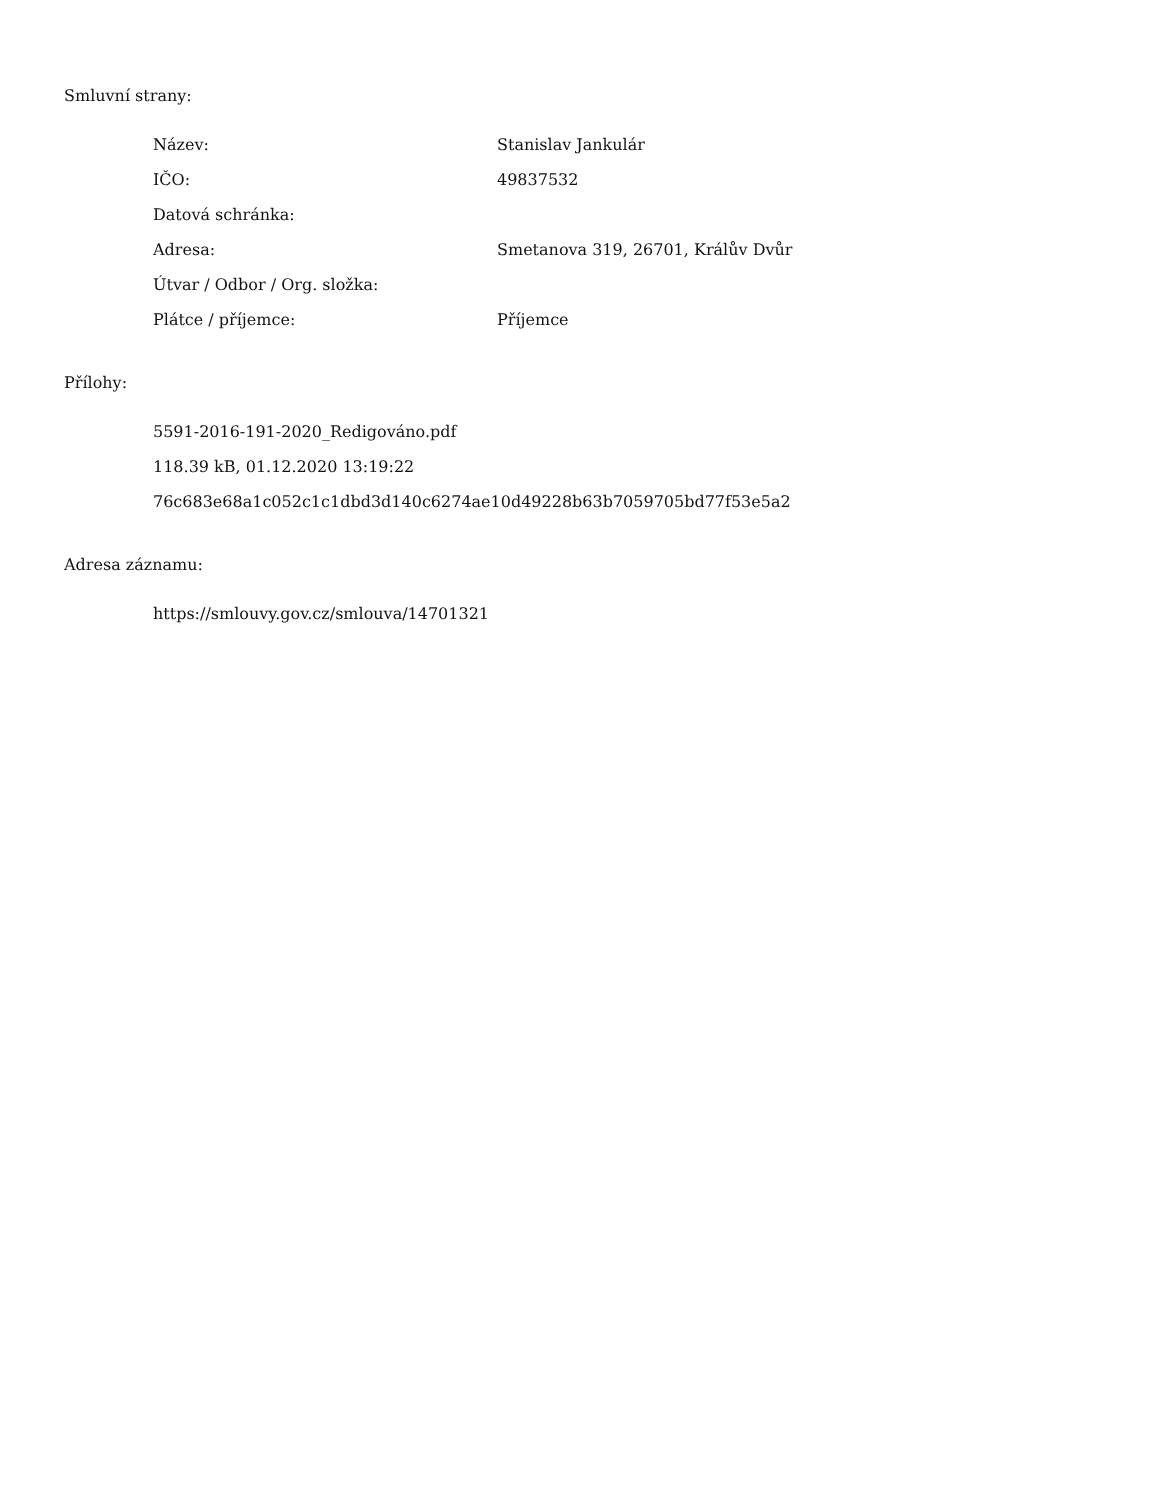Smluvní strany:
| Název: | Stanislav Jankulár |
| IČO: | 49837532 |
| Datová schránka: | |
| Adresa: | Smetanova 319, 26701, Králův Dvůr |
| Útvar / Odbor / Org. složka: | |
| Plátce / příjemce: | Příjemce |
Přílohy:
5591-2016-191-2020_Redigováno.pdf
118.39 kB, 01.12.2020 13:19:22
76c683e68a1c052c1c1dbd3d140c6274ae10d49228b63b7059705bd77f53e5a2
Adresa záznamu:
https://smlouvy.gov.cz/smlouva/14701321